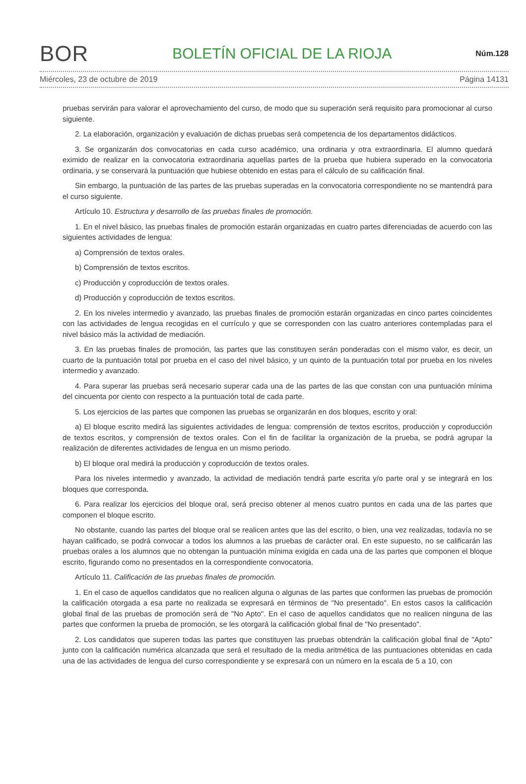BOR BOLETÍN OFICIAL DE LA RIOJA Núm.128
Miércoles, 23 de octubre de 2019 Página 14131
pruebas servirán para valorar el aprovechamiento del curso, de modo que su superación será requisito para promocionar al curso siguiente.
2. La elaboración, organización y evaluación de dichas pruebas será competencia de los departamentos didácticos.
3. Se organizarán dos convocatorias en cada curso académico, una ordinaria y otra extraordinaria. El alumno quedará eximido de realizar en la convocatoria extraordinaria aquellas partes de la prueba que hubiera superado en la convocatoria ordinaria, y se conservará la puntuación que hubiese obtenido en estas para el cálculo de su calificación final.
Sin embargo, la puntuación de las partes de las pruebas superadas en la convocatoria correspondiente no se mantendrá para el curso siguiente.
Artículo 10. Estructura y desarrollo de las pruebas finales de promoción.
1. En el nivel básico, las pruebas finales de promoción estarán organizadas en cuatro partes diferenciadas de acuerdo con las siguientes actividades de lengua:
a) Comprensión de textos orales.
b) Comprensión de textos escritos.
c) Producción y coproducción de textos orales.
d) Producción y coproducción de textos escritos.
2. En los niveles intermedio y avanzado, las pruebas finales de promoción estarán organizadas en cinco partes coincidentes con las actividades de lengua recogidas en el currículo y que se corresponden con las cuatro anteriores contempladas para el nivel básico más la actividad de mediación.
3. En las pruebas finales de promoción, las partes que las constituyen serán ponderadas con el mismo valor, es decir, un cuarto de la puntuación total por prueba en el caso del nivel básico, y un quinto de la puntuación total por prueba en los niveles intermedio y avanzado.
4. Para superar las pruebas será necesario superar cada una de las partes de las que constan con una puntuación mínima del cincuenta por ciento con respecto a la puntuación total de cada parte.
5. Los ejercicios de las partes que componen las pruebas se organizarán en dos bloques, escrito y oral:
a) El bloque escrito medirá las siguientes actividades de lengua: comprensión de textos escritos, producción y coproducción de textos escritos, y comprensión de textos orales. Con el fin de facilitar la organización de la prueba, se podrá agrupar la realización de diferentes actividades de lengua en un mismo periodo.
b) El bloque oral medirá la producción y coproducción de textos orales.
Para los niveles intermedio y avanzado, la actividad de mediación tendrá parte escrita y/o parte oral y se integrará en los bloques que corresponda.
6. Para realizar los ejercicios del bloque oral, será preciso obtener al menos cuatro puntos en cada una de las partes que componen el bloque escrito.
No obstante, cuando las partes del bloque oral se realicen antes que las del escrito, o bien, una vez realizadas, todavía no se hayan calificado, se podrá convocar a todos los alumnos a las pruebas de carácter oral. En este supuesto, no se calificarán las pruebas orales a los alumnos que no obtengan la puntuación mínima exigida en cada una de las partes que componen el bloque escrito, figurando como no presentados en la correspondiente convocatoria.
Artículo 11. Calificación de las pruebas finales de promoción.
1. En el caso de aquellos candidatos que no realicen alguna o algunas de las partes que conformen las pruebas de promoción la calificación otorgada a esa parte no realizada se expresará en términos de "No presentado". En estos casos la calificación global final de las pruebas de promoción será de "No Apto". En el caso de aquellos candidatos que no realicen ninguna de las partes que conformen la prueba de promoción, se les otorgará la calificación global final de "No presentado".
2. Los candidatos que superen todas las partes que constituyen las pruebas obtendrán la calificación global final de "Apto" junto con la calificación numérica alcanzada que será el resultado de la media aritmética de las puntuaciones obtenidas en cada una de las actividades de lengua del curso correspondiente y se expresará con un número en la escala de 5 a 10, con